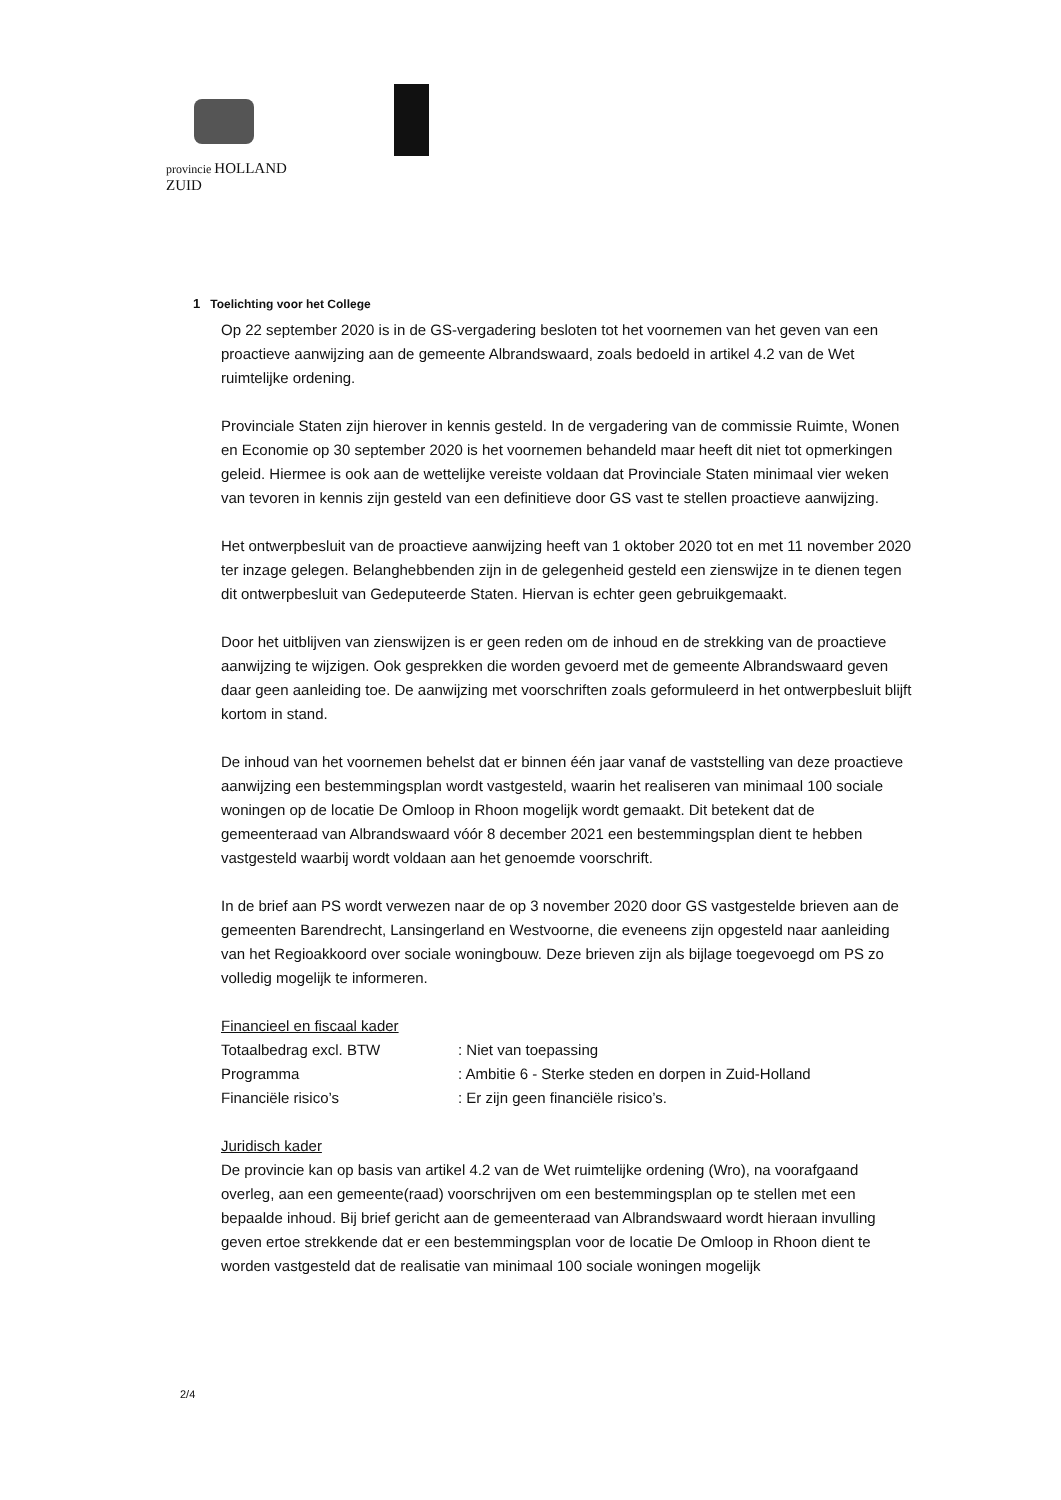provincie HOLLAND
ZUID
1 Toelichting voor het College
Op 22 september 2020 is in de GS-vergadering besloten tot het voornemen van het geven van een proactieve aanwijzing aan de gemeente Albrandswaard, zoals bedoeld in artikel 4.2 van de Wet ruimtelijke ordening.
Provinciale Staten zijn hierover in kennis gesteld. In de vergadering van de commissie Ruimte, Wonen en Economie op 30 september 2020 is het voornemen behandeld maar heeft dit niet tot opmerkingen geleid. Hiermee is ook aan de wettelijke vereiste voldaan dat Provinciale Staten minimaal vier weken van tevoren in kennis zijn gesteld van een definitieve door GS vast te stellen proactieve aanwijzing.
Het ontwerpbesluit van de proactieve aanwijzing heeft van 1 oktober 2020 tot en met 11 november 2020 ter inzage gelegen. Belanghebbenden zijn in de gelegenheid gesteld een zienswijze in te dienen tegen dit ontwerpbesluit van Gedeputeerde Staten. Hiervan is echter geen gebruikgemaakt.
Door het uitblijven van zienswijzen is er geen reden om de inhoud en de strekking van de proactieve aanwijzing te wijzigen. Ook gesprekken die worden gevoerd met de gemeente Albrandswaard geven daar geen aanleiding toe. De aanwijzing met voorschriften zoals geformuleerd in het ontwerpbesluit blijft kortom in stand.
De inhoud van het voornemen behelst dat er binnen één jaar vanaf de vaststelling van deze proactieve aanwijzing een bestemmingsplan wordt vastgesteld, waarin het realiseren van minimaal 100 sociale woningen op de locatie De Omloop in Rhoon mogelijk wordt gemaakt. Dit betekent dat de gemeenteraad van Albrandswaard vóór 8 december 2021 een bestemmingsplan dient te hebben vastgesteld waarbij wordt voldaan aan het genoemde voorschrift.
In de brief aan PS wordt verwezen naar de op 3 november 2020 door GS vastgestelde brieven aan de gemeenten Barendrecht, Lansingerland en Westvoorne, die eveneens zijn opgesteld naar aanleiding van het Regioakkoord over sociale woningbouw. Deze brieven zijn als bijlage toegevoegd om PS zo volledig mogelijk te informeren.
Financieel en fiscaal kader
| Totaalbedrag excl. BTW | : Niet van toepassing |
| Programma | : Ambitie 6 - Sterke steden en dorpen in Zuid-Holland |
| Financiële risico’s | : Er zijn geen financiële risico’s. |
Juridisch kader
De provincie kan op basis van artikel 4.2 van de Wet ruimtelijke ordening (Wro), na voorafgaand overleg, aan een gemeente(raad) voorschrijven om een bestemmingsplan op te stellen met een bepaalde inhoud. Bij brief gericht aan de gemeenteraad van Albrandswaard wordt hieraan invulling geven ertoe strekkende dat er een bestemmingsplan voor de locatie De Omloop in Rhoon dient te worden vastgesteld dat de realisatie van minimaal 100 sociale woningen mogelijk
2/4